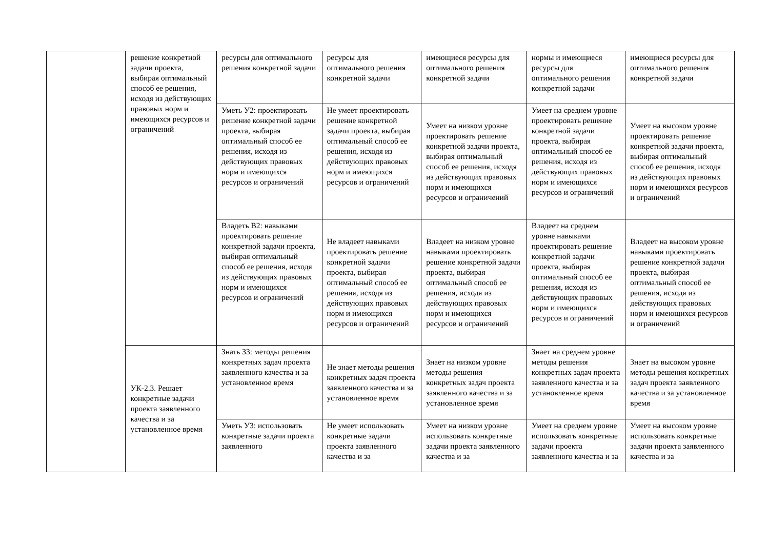| | решение конкретной задачи проекта, выбирая оптимальный способ ее решения, исходя из действующих правовых норм и имеющихся ресурсов и ограничений | ресурсы для оптимального решения конкретной задачи | ресурсы для оптимального решения конкретной задачи | имеющиеся ресурсы для оптимального решения конкретной задачи | нормы и имеющиеся ресурсы для оптимального решения конкретной задачи | имеющиеся ресурсы для оптимального решения конкретной задачи |
| | | Уметь У2: проектировать решение конкретной задачи проекта, выбирая оптимальный способ ее решения, исходя из действующих правовых норм и имеющихся ресурсов и ограничений | Не умеет проектировать решение конкретной задачи проекта, выбирая оптимальный способ ее решения, исходя из действующих правовых норм и имеющихся ресурсов и ограничений | Умеет на низком уровне проектировать решение конкретной задачи проекта, выбирая оптимальный способ ее решения, исходя из действующих правовых норм и имеющихся ресурсов и ограничений | Умеет на среднем уровне проектировать решение конкретной задачи проекта, выбирая оптимальный способ ее решения, исходя из действующих правовых норм и имеющихся ресурсов и ограничений | Умеет на высоком уровне проектировать решение конкретной задачи проекта, выбирая оптимальный способ ее решения, исходя из действующих правовых норм и имеющихся ресурсов и ограничений |
| | | Владеть В2: навыками проектировать решение конкретной задачи проекта, выбирая оптимальный способ ее решения, исходя из действующих правовых норм и имеющихся ресурсов и ограничений | Не владеет навыками проектировать решение конкретной задачи проекта, выбирая оптимальный способ ее решения, исходя из действующих правовых норм и имеющихся ресурсов и ограничений | Владеет на низком уровне навыками проектировать решение конкретной задачи проекта, выбирая оптимальный способ ее решения, исходя из действующих правовых норм и имеющихся ресурсов и ограничений | Владеет на среднем уровне навыками проектировать решение конкретной задачи проекта, выбирая оптимальный способ ее решения, исходя из действующих правовых норм и имеющихся ресурсов и ограничений | Владеет на высоком уровне навыками проектировать решение конкретной задачи проекта, выбирая оптимальный способ ее решения, исходя из действующих правовых норм и имеющихся ресурсов и ограничений |
| | УК-2.3. Решает конкретные задачи проекта заявленного качества и за установленное время | Знать З3: методы решения конкретных задач проекта заявленного качества и за установленное время | Не знает методы решения конкретных задач проекта заявленного качества и за установленное время | Знает на низком уровне методы решения конкретных задач проекта заявленного качества и за установленное время | Знает на среднем уровне методы решения конкретных задач проекта заявленного качества и за установленное время | Знает на высоком уровне методы решения конкретных задач проекта заявленного качества и за установленное время |
| | | Уметь У3: использовать конкретные задачи проекта заявленного | Не умеет использовать конкретные задачи проекта заявленного качества и за | Умеет на низком уровне использовать конкретные задачи проекта заявленного качества и за | Умеет на среднем уровне использовать конкретные задачи проекта заявленного качества и за | Умеет на высоком уровне использовать конкретные задачи проекта заявленного качества и за |